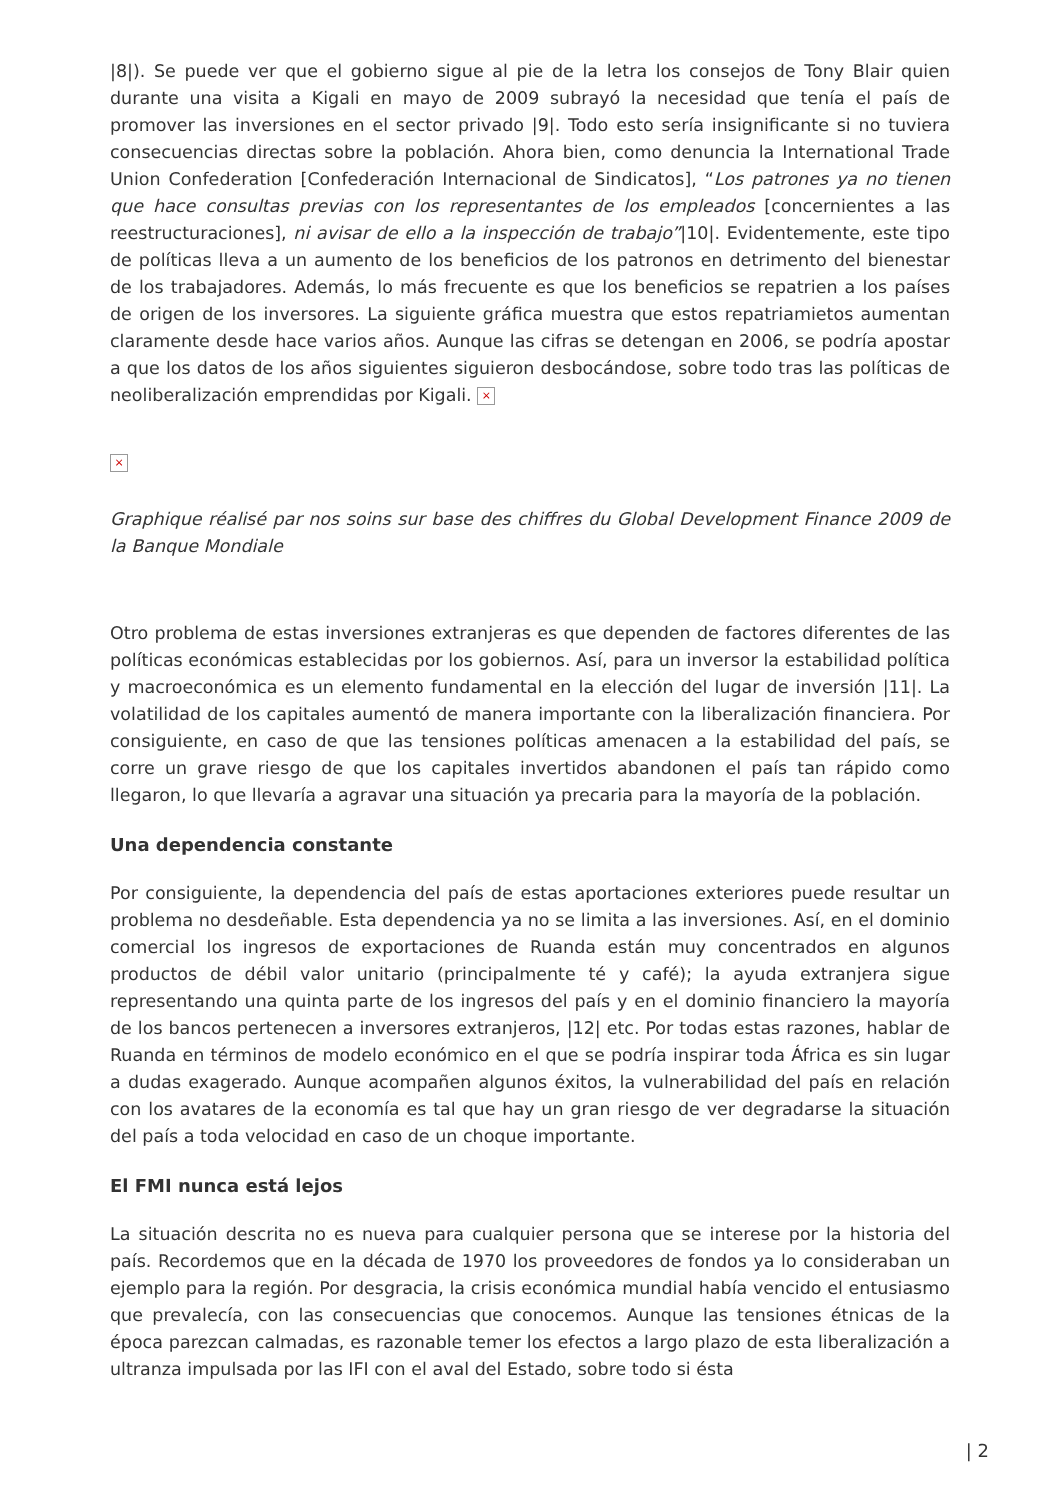|8|). Se puede ver que el gobierno sigue al pie de la letra los consejos de Tony Blair quien durante una visita a Kigali en mayo de 2009 subrayó la necesidad que tenía el país de promover las inversiones en el sector privado |9|. Todo esto sería insignificante si no tuviera consecuencias directas sobre la población. Ahora bien, como denuncia la International Trade Union Confederation [Confederación Internacional de Sindicatos], “Los patrones ya no tienen que hace consultas previas con los representantes de los empleados [concernientes a las reestructuraciones], ni avisar de ello a la inspección de trabajo”|10|. Evidentemente, este tipo de políticas lleva a un aumento de los beneficios de los patronos en detrimento del bienestar de los trabajadores. Además, lo más frecuente es que los beneficios se repatrien a los países de origen de los inversores. La siguiente gráfica muestra que estos repatriamietos aumentan claramente desde hace varios años. Aunque las cifras se detengan en 2006, se podría apostar a que los datos de los años siguientes siguieron desbocándose, sobre todo tras las políticas de neoliberalización emprendidas por Kigali. ×
×
Graphique réalisé par nos soins sur base des chiffres du Global Development Finance 2009 de la Banque Mondiale
Otro problema de estas inversiones extranjeras es que dependen de factores diferentes de las políticas económicas establecidas por los gobiernos. Así, para un inversor la estabilidad política y macroeconómica es un elemento fundamental en la elección del lugar de inversión |11|. La volatilidad de los capitales aumentó de manera importante con la liberalización financiera. Por consiguiente, en caso de que las tensiones políticas amenacen a la estabilidad del país, se corre un grave riesgo de que los capitales invertidos abandonen el país tan rápido como llegaron, lo que llevaría a agravar una situación ya precaria para la mayoría de la población.
Una dependencia constante
Por consiguiente, la dependencia del país de estas aportaciones exteriores puede resultar un problema no desdeñable. Esta dependencia ya no se limita a las inversiones. Así, en el dominio comercial los ingresos de exportaciones de Ruanda están muy concentrados en algunos productos de débil valor unitario (principalmente té y café); la ayuda extranjera sigue representando una quinta parte de los ingresos del país y en el dominio financiero la mayoría de los bancos pertenecen a inversores extranjeros, |12| etc. Por todas estas razones, hablar de Ruanda en términos de modelo económico en el que se podría inspirar toda África es sin lugar a dudas exagerado. Aunque acompañen algunos éxitos, la vulnerabilidad del país en relación con los avatares de la economía es tal que hay un gran riesgo de ver degradarse la situación del país a toda velocidad en caso de un choque importante.
El FMI nunca está lejos
La situación descrita no es nueva para cualquier persona que se interese por la historia del país. Recordemos que en la década de 1970 los proveedores de fondos ya lo consideraban un ejemplo para la región. Por desgracia, la crisis económica mundial había vencido el entusiasmo que prevalecía, con las consecuencias que conocemos. Aunque las tensiones étnicas de la época parezcan calmadas, es razonable temer los efectos a largo plazo de esta liberalización a ultranza impulsada por las IFI con el aval del Estado, sobre todo si ésta
| 2